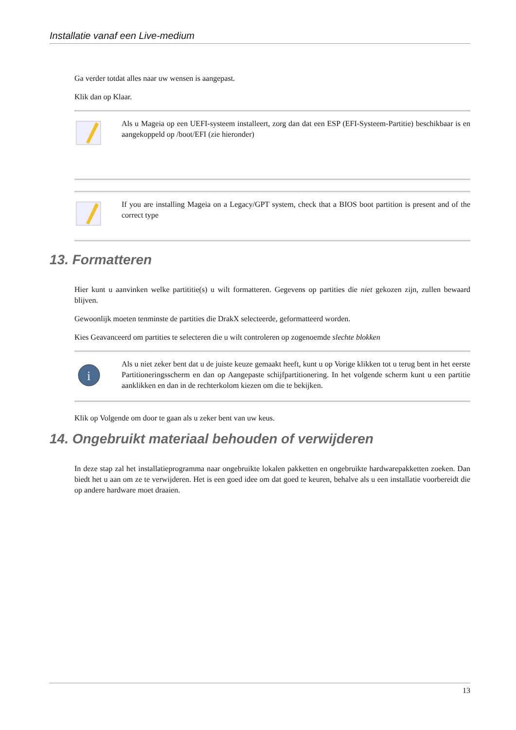Installatie vanaf een Live-medium
Ga verder totdat alles naar uw wensen is aangepast.
Klik dan op Klaar.
Als u Mageia op een UEFI-systeem installeert, zorg dan dat een ESP (EFI-Systeem-Partitie) beschikbaar is en aangekoppeld op /boot/EFI (zie hieronder)
If you are installing Mageia on a Legacy/GPT system, check that a BIOS boot partition is present and of the correct type
13. Formatteren
Hier kunt u aanvinken welke partititie(s) u wilt formatteren. Gegevens op partities die niet gekozen zijn, zullen bewaard blijven.
Gewoonlijk moeten tenminste de partities die DrakX selecteerde, geformatteerd worden.
Kies Geavanceerd om partities te selecteren die u wilt controleren op zogenoemde slechte blokken
i
Als u niet zeker bent dat u de juiste keuze gemaakt heeft, kunt u op Vorige klikken tot u terug bent in het eerste Partitioneringsscherm en dan op Aangepaste schijfpartitionering. In het volgende scherm kunt u een partitie aanklikken en dan in de rechterkolom kiezen om die te bekijken.
Klik op Volgende om door te gaan als u zeker bent van uw keus.
14. Ongebruikt materiaal behouden of verwijderen
In deze stap zal het installatieprogramma naar ongebruikte lokalen pakketten en ongebruikte hardwarepakketten zoeken. Dan biedt het u aan om ze te verwijderen. Het is een goed idee om dat goed te keuren, behalve als u een installatie voorbereidt die op andere hardware moet draaien.
13